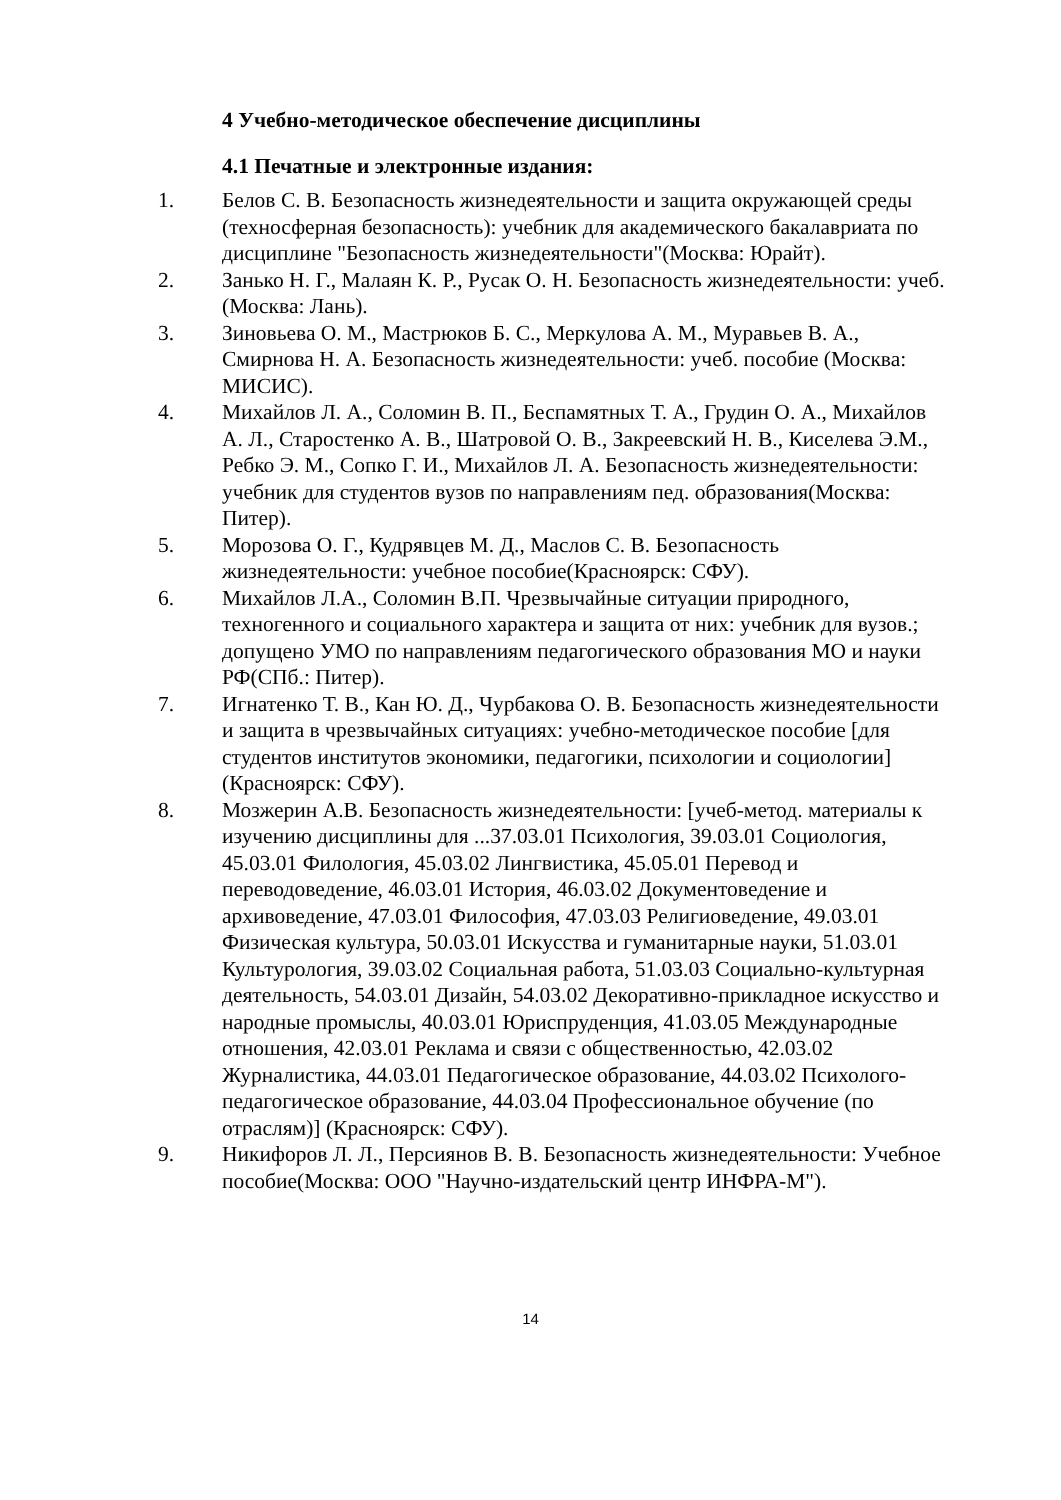4 Учебно-методическое обеспечение дисциплины
4.1 Печатные и электронные издания:
1. Белов С. В. Безопасность жизнедеятельности и защита окружающей среды (техносферная безопасность): учебник для академического бакалавриата по дисциплине "Безопасность жизнедеятельности"(Москва: Юрайт).
2. Занько Н. Г., Малаян К. Р., Русак О. Н. Безопасность жизнедеятельности: учеб.(Москва: Лань).
3. Зиновьева О. М., Мастрюков Б. С., Меркулова А. М., Муравьев В. А., Смирнова Н. А. Безопасность жизнедеятельности: учеб. пособие (Москва: МИСИС).
4. Михайлов Л. А., Соломин В. П., Беспамятных Т. А., Грудин О. А., Михайлов А. Л., Старостенко А. В., Шатровой О. В., Закреевский Н. В., Киселева Э.М., Ребко Э. М., Сопко Г. И., Михайлов Л. А. Безопасность жизнедеятельности: учебник для студентов вузов по направлениям пед. образования(Москва: Питер).
5. Морозова О. Г., Кудрявцев М. Д., Маслов С. В. Безопасность жизнедеятельности: учебное пособие(Красноярск: СФУ).
6. Михайлов Л.А., Соломин В.П. Чрезвычайные ситуации природного, техногенного и социального характера и защита от них: учебник для вузов.; допущено УМО по направлениям педагогического образования МО и науки РФ(СПб.: Питер).
7. Игнатенко Т. В., Кан Ю. Д., Чурбакова О. В. Безопасность жизнедеятельности и защита в чрезвычайных ситуациях: учебно-методическое пособие [для студентов институтов экономики, педагогики, психологии и социологии](Красноярск: СФУ).
8. Мозжерин А.В. Безопасность жизнедеятельности: [учеб-метод. материалы к изучению дисциплины для ...37.03.01 Психология, 39.03.01 Социология, 45.03.01 Филология, 45.03.02 Лингвистика, 45.05.01 Перевод и переводоведение, 46.03.01 История, 46.03.02 Документоведение и архивоведение, 47.03.01 Философия, 47.03.03 Религиоведение, 49.03.01 Физическая культура, 50.03.01 Искусства и гуманитарные науки, 51.03.01 Культурология, 39.03.02 Социальная работа, 51.03.03 Социально-культурная деятельность, 54.03.01 Дизайн, 54.03.02 Декоративно-прикладное искусство и народные промыслы, 40.03.01 Юриспруденция, 41.03.05 Международные отношения, 42.03.01 Реклама и связи с общественностью, 42.03.02 Журналистика, 44.03.01 Педагогическое образование, 44.03.02 Психолого-педагогическое образование, 44.03.04 Профессиональное обучение (по отраслям)] (Красноярск: СФУ).
9. Никифоров Л. Л., Персиянов В. В. Безопасность жизнедеятельности: Учебное пособие(Москва: ООО "Научно-издательский центр ИНФРА-М").
14